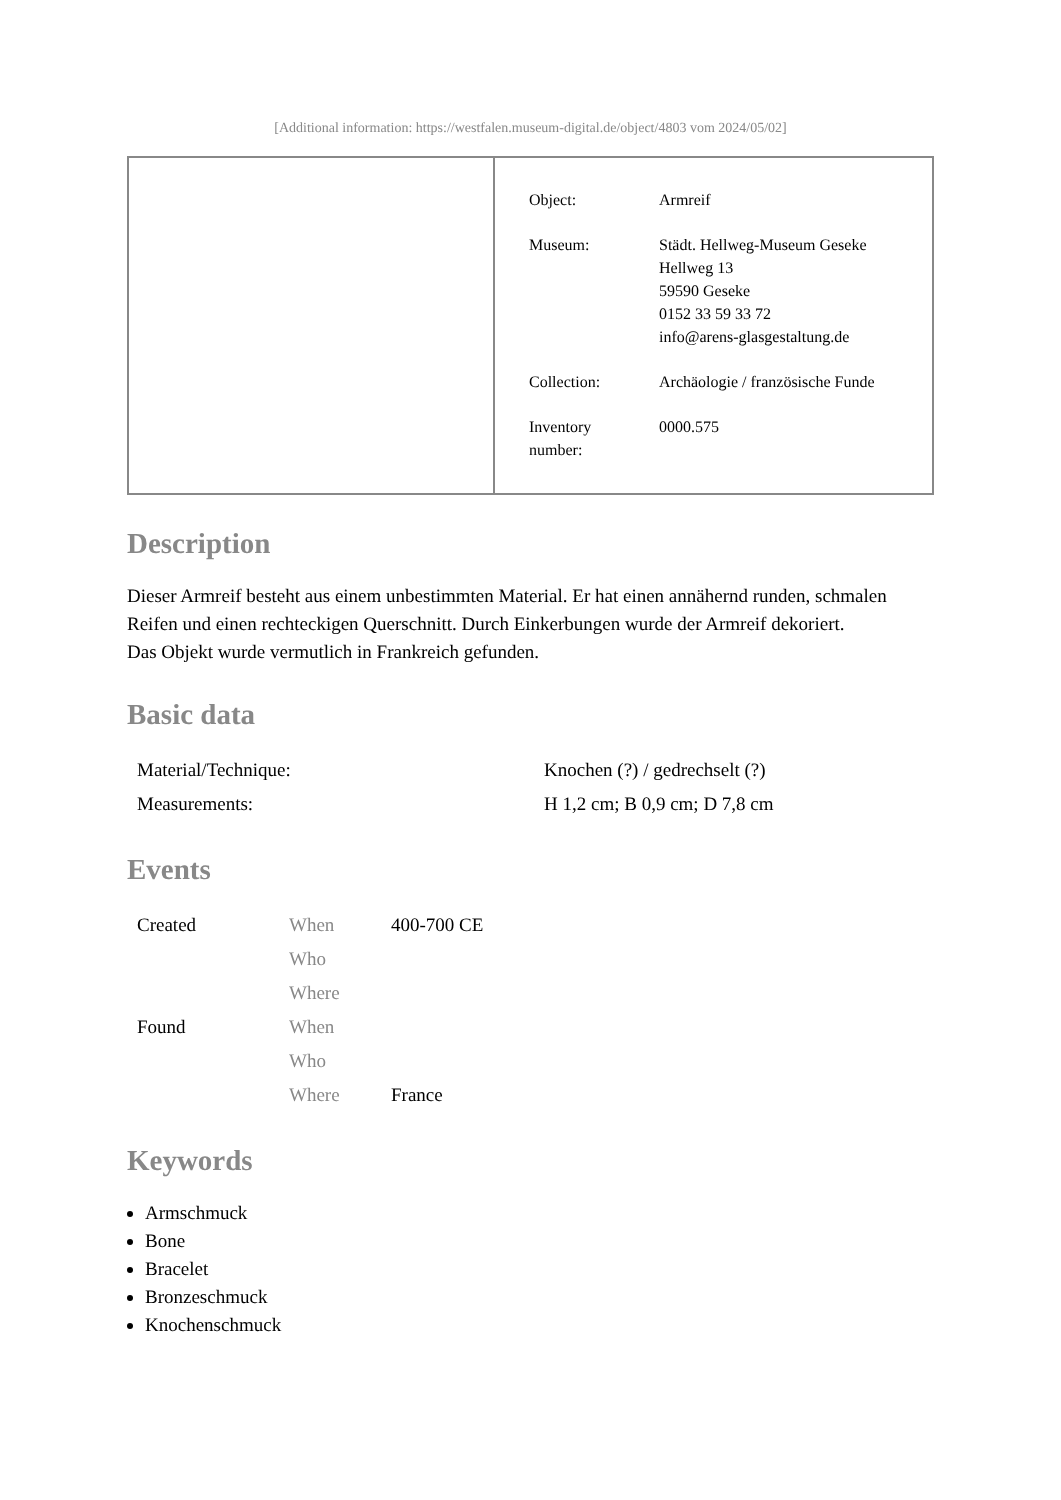[Additional information: https://westfalen.museum-digital.de/object/4803 vom 2024/05/02]
| Object: | Armreif |
| Museum: | Städt. Hellweg-Museum Geseke Hellweg 13 59590 Geseke 0152 33 59 33 72 info@arens-glasgestaltung.de |
| Collection: | Archäologie / französische Funde |
| Inventory number: | 0000.575 |
Description
Dieser Armreif besteht aus einem unbestimmten Material. Er hat einen annähernd runden, schmalen Reifen und einen rechteckigen Querschnitt. Durch Einkerbungen wurde der Armreif dekoriert.
Das Objekt wurde vermutlich in Frankreich gefunden.
Basic data
| Material/Technique: | Knochen (?) / gedrechselt (?) |
| Measurements: | H 1,2 cm; B 0,9 cm; D 7,8 cm |
Events
| Created | When | 400-700 CE |
| | Who | |
| | Where | |
| Found | When | |
| | Who | |
| | Where | France |
Keywords
Armschmuck
Bone
Bracelet
Bronzeschmuck
Knochenschmuck